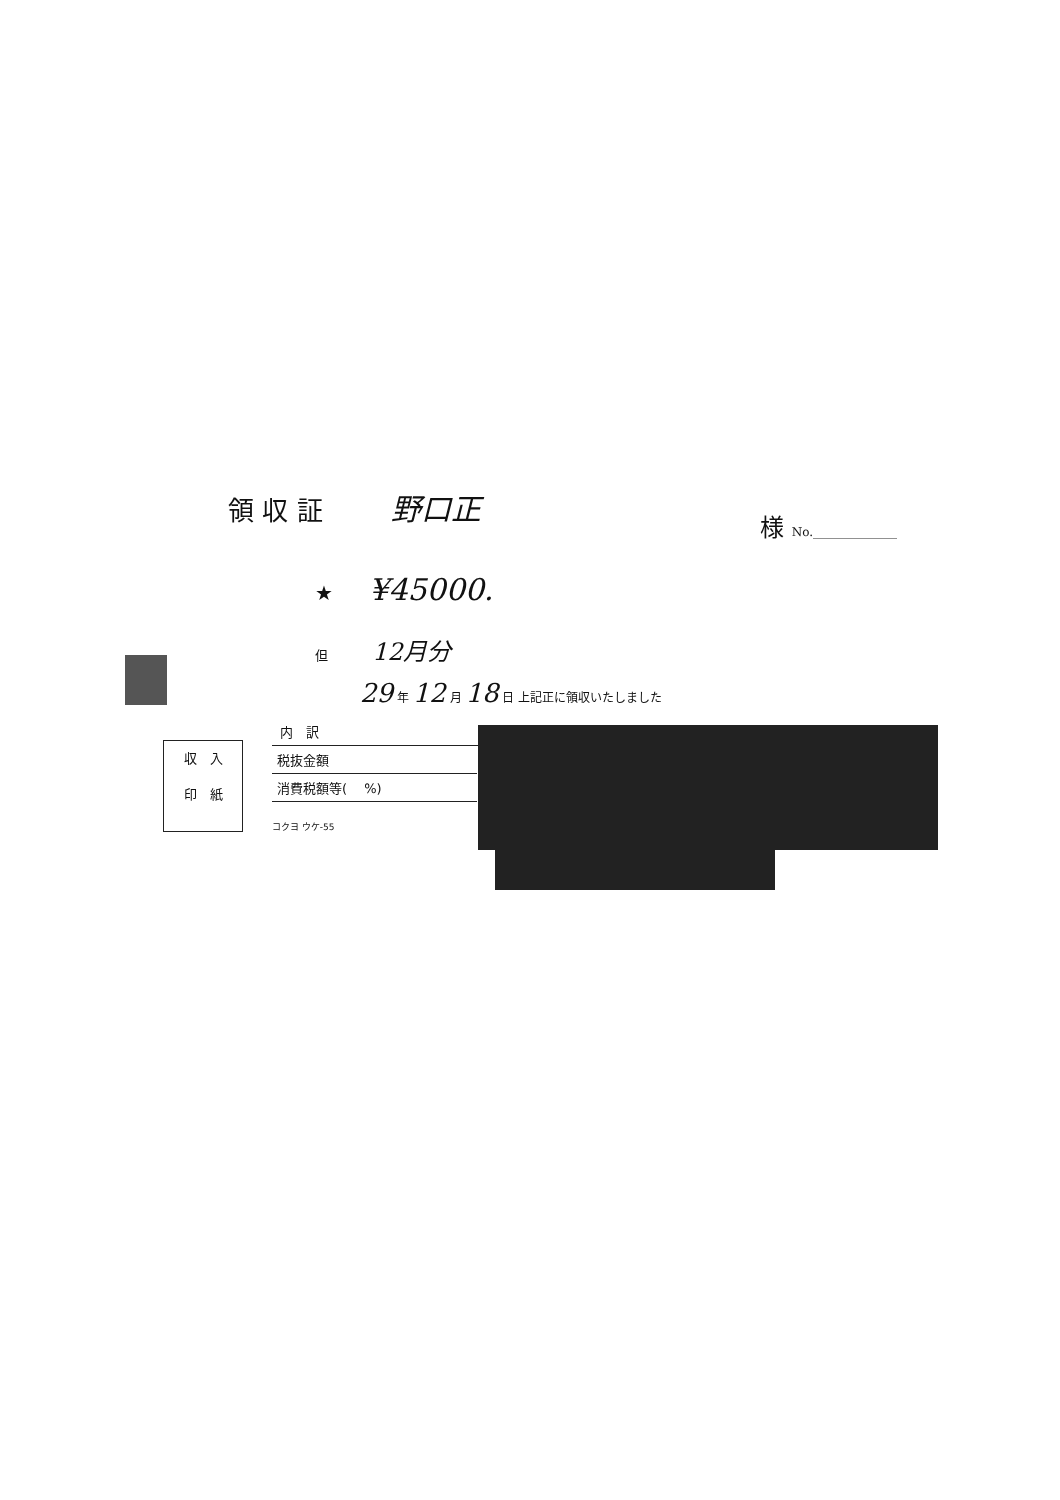領 収 証 野口正
様 No.______________
★ ¥45000.
但 12月分
29 年 12 月 18 日 上記正に領収いたしました
内　訳
税抜金額
消費税額等(　 %)
コクヨ ウケ-55
収　入
印　紙